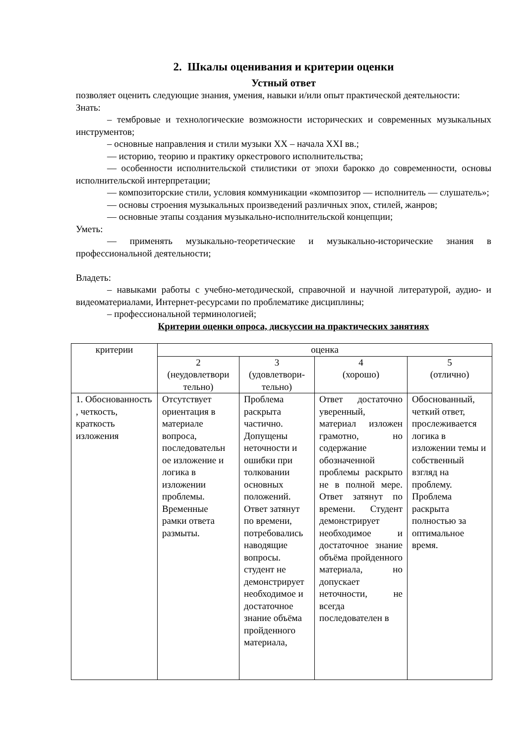2. Шкалы оценивания и критерии оценки
Устный ответ
позволяет оценить следующие знания, умения, навыки и/или опыт практической деятельности:
Знать:
– тембровые и технологические возможности исторических и современных музыкальных инструментов;
– основные направления и стили музыки XX – начала XXI вв.;
— историю, теорию и практику оркестрового исполнительства;
— особенности исполнительской стилистики от эпохи барокко до современности, основы исполнительской интерпретации;
— композиторские стили, условия коммуникации «композитор — исполнитель — слушатель»;
— основы строения музыкальных произведений различных эпох, стилей, жанров;
— основные этапы создания музыкально-исполнительской концепции;
Уметь:
— применять музыкально-теоретические и музыкально-исторические знания в профессиональной деятельности;
Владеть:
– навыками работы с учебно-методической, справочной и научной литературой, аудио- и видеоматериалами, Интернет-ресурсами по проблематике дисциплины;
– профессиональной терминологией;
Критерии оценки опроса, дискуссии на практических занятиях
| критерии | оценка | | | |
| | 2 (неудовлетвори тельно) | 3 (удовлетвори-тельно) | 4 (хорошо) | 5 (отлично) |
| 1. Обоснованность , четкость, краткость изложения | Отсутствует ориентация в материале вопроса, последовательн ое изложение и логика в изложении проблемы. Временные рамки ответа размыты. | Проблема раскрыта частично. Допущены неточности и ошибки при толковании основных положений. Ответ затянут по времени, потребовались наводящие вопросы. студент не демонстрирует необходимое и достаточное знание объёма пройденного материала, | Ответ достаточно уверенный, материал изложен грамотно, но содержание обозначенной проблемы раскрыто не в полной мере. Ответ затянут по времени. Студент демонстрирует необходимое и достаточное знание объёма пройденного материала, но допускает неточности, не всегда последователен в | Обоснованный, четкий ответ, прослеживается логика в изложении темы и собственный взгляд на проблему. Проблема раскрыта полностью за оптимальное время. |